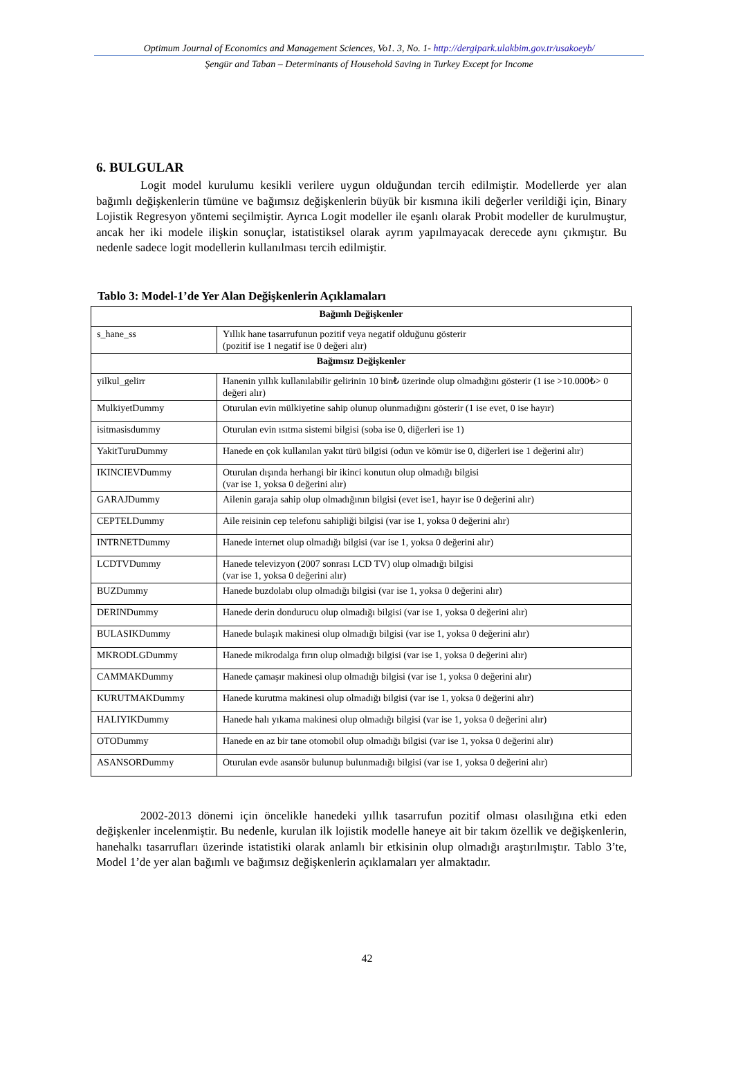Optimum Journal of Economics and Management Sciences, Vo1. 3, No. 1- http://dergipark.ulakbim.gov.tr/usakoeyb/
Şengür and Taban – Determinants of Household Saving in Turkey Except for Income
6. BULGULAR
Logit model kurulumu kesikli verilere uygun olduğundan tercih edilmiştir. Modellerde yer alan bağımlı değişkenlerin tümüne ve bağımsız değişkenlerin büyük bir kısmına ikili değerler verildiği için, Binary Lojistik Regresyon yöntemi seçilmiştir. Ayrıca Logit modeller ile eşanlı olarak Probit modeller de kurulmuştur, ancak her iki modele ilişkin sonuçlar, istatistiksel olarak ayrım yapılmayacak derecede aynı çıkmıştır. Bu nedenle sadece logit modellerin kullanılması tercih edilmiştir.
Tablo 3: Model-1’de Yer Alan Değişkenlerin Açıklamaları
| Bağımlı Değişkenler | |
| --- | --- |
| s_hane_ss | Yıllık hane tasarrufunun pozitif veya negatif olduğunu gösterir (pozitif ise 1 negatif ise 0 değeri alır) |
| Bağımsız Değişkenler | |
| yilkul_gelirr | Hanenin yıllık kullanılabilir gelirinin 10 bin₺ üzerinde olup olmadığını gösterir (1 ise >10.000₺> 0 değeri alır) |
| MulkiyetDummy | Oturulan evin mülkiyetine sahip olunup olunmadığını gösterir (1 ise evet, 0 ise hayır) |
| isitmasisdummy | Oturulan evin ısıtma sistemi bilgisi (soba ise 0, diğerleri ise 1) |
| YakitTuruDummy | Hanede en çok kullanılan yakıt türü bilgisi (odun ve kömür ise 0, diğerleri ise 1 değerini alır) |
| IKINCIEVDummy | Oturulan dışında herhangi bir ikinci konutun olup olmadığı bilgisi (var ise 1, yoksa 0 değerini alır) |
| GARAJDummy | Ailenin garaja sahip olup olmadığının bilgisi (evet ise1, hayır ise 0 değerini alır) |
| CEPTELDummy | Aile reisinin cep telefonu sahipliği bilgisi (var ise 1, yoksa 0 değerini alır) |
| INTRNETDummy | Hanede internet olup olmadığı bilgisi (var ise 1, yoksa 0 değerini alır) |
| LCDTVDummy | Hanede televizyon (2007 sonrası LCD TV) olup olmadığı bilgisi (var ise 1, yoksa 0 değerini alır) |
| BUZDummy | Hanede buzdolabı olup olmadığı bilgisi (var ise 1, yoksa 0 değerini alır) |
| DERINDummy | Hanede derin dondurucu olup olmadığı bilgisi (var ise 1, yoksa 0 değerini alır) |
| BULASIKDummy | Hanede bulaşık makinesi olup olmadığı bilgisi (var ise 1, yoksa 0 değerini alır) |
| MKRODLGDummy | Hanede mikrodalga fırın olup olmadığı bilgisi (var ise 1, yoksa 0 değerini alır) |
| CAMMAKDummy | Hanede çamaşır makinesi olup olmadığı bilgisi (var ise 1, yoksa 0 değerini alır) |
| KURUTMAKDummy | Hanede kurutma makinesi olup olmadığı bilgisi (var ise 1, yoksa 0 değerini alır) |
| HALIYIKDummy | Hanede halı yıkama makinesi olup olmadığı bilgisi (var ise 1, yoksa 0 değerini alır) |
| OTODummy | Hanede en az bir tane otomobil olup olmadığı bilgisi (var ise 1, yoksa 0 değerini alır) |
| ASANSORDummy | Oturulan evde asansör bulunup bulunmadığı bilgisi (var ise 1, yoksa 0 değerini alır) |
2002-2013 dönemi için öncelikle hanedeki yıllık tasarrufun pozitif olması olasılığına etki eden değişkenler incelenmiştir. Bu nedenle, kurulan ilk lojistik modelle haneye ait bir takım özellik ve değişkenlerin, hanehalkı tasarrufları üzerinde istatistiki olarak anlamlı bir etkisinin olup olmadığı araştırılmıştır. Tablo 3’te, Model 1’de yer alan bağımlı ve bağımsız değişkenlerin açıklamaları yer almaktadır.
42